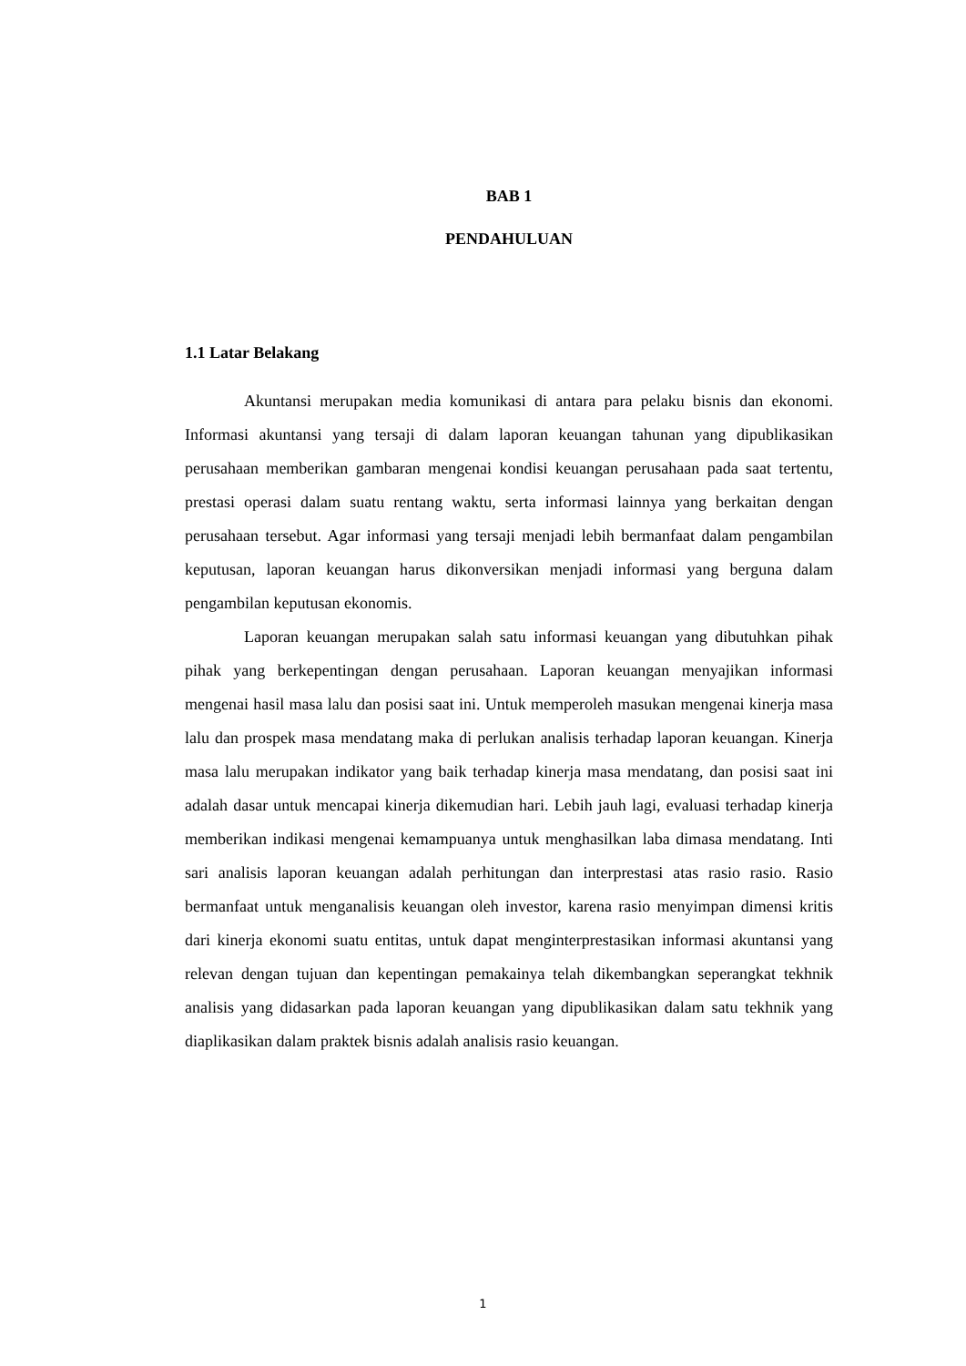BAB 1
PENDAHULUAN
1.1 Latar Belakang
Akuntansi merupakan media komunikasi di antara para pelaku bisnis dan ekonomi. Informasi akuntansi yang tersaji di dalam laporan keuangan tahunan yang dipublikasikan perusahaan memberikan gambaran mengenai kondisi keuangan perusahaan pada saat tertentu, prestasi operasi dalam suatu rentang waktu, serta informasi lainnya yang berkaitan dengan perusahaan tersebut. Agar informasi yang tersaji menjadi lebih bermanfaat dalam pengambilan keputusan, laporan keuangan harus dikonversikan menjadi informasi yang berguna dalam pengambilan keputusan ekonomis.
Laporan keuangan merupakan salah satu informasi keuangan yang dibutuhkan pihak pihak yang berkepentingan dengan perusahaan. Laporan keuangan menyajikan informasi mengenai hasil masa lalu dan posisi saat ini. Untuk memperoleh masukan mengenai kinerja masa lalu dan prospek masa mendatang maka di perlukan analisis terhadap laporan keuangan. Kinerja masa lalu merupakan indikator yang baik terhadap kinerja masa mendatang, dan posisi saat ini adalah dasar untuk mencapai kinerja dikemudian hari. Lebih jauh lagi, evaluasi terhadap kinerja memberikan indikasi mengenai kemampuanya untuk menghasilkan laba dimasa mendatang. Inti sari analisis laporan keuangan adalah perhitungan dan interprestasi atas rasio rasio. Rasio bermanfaat untuk menganalisis keuangan oleh investor, karena rasio menyimpan dimensi kritis dari kinerja ekonomi suatu entitas, untuk dapat menginterprestasikan informasi akuntansi yang relevan dengan tujuan dan kepentingan pemakainya telah dikembangkan seperangkat tekhnik analisis yang didasarkan pada laporan keuangan yang dipublikasikan dalam satu tekhnik yang diaplikasikan dalam praktek bisnis adalah analisis rasio keuangan.
1